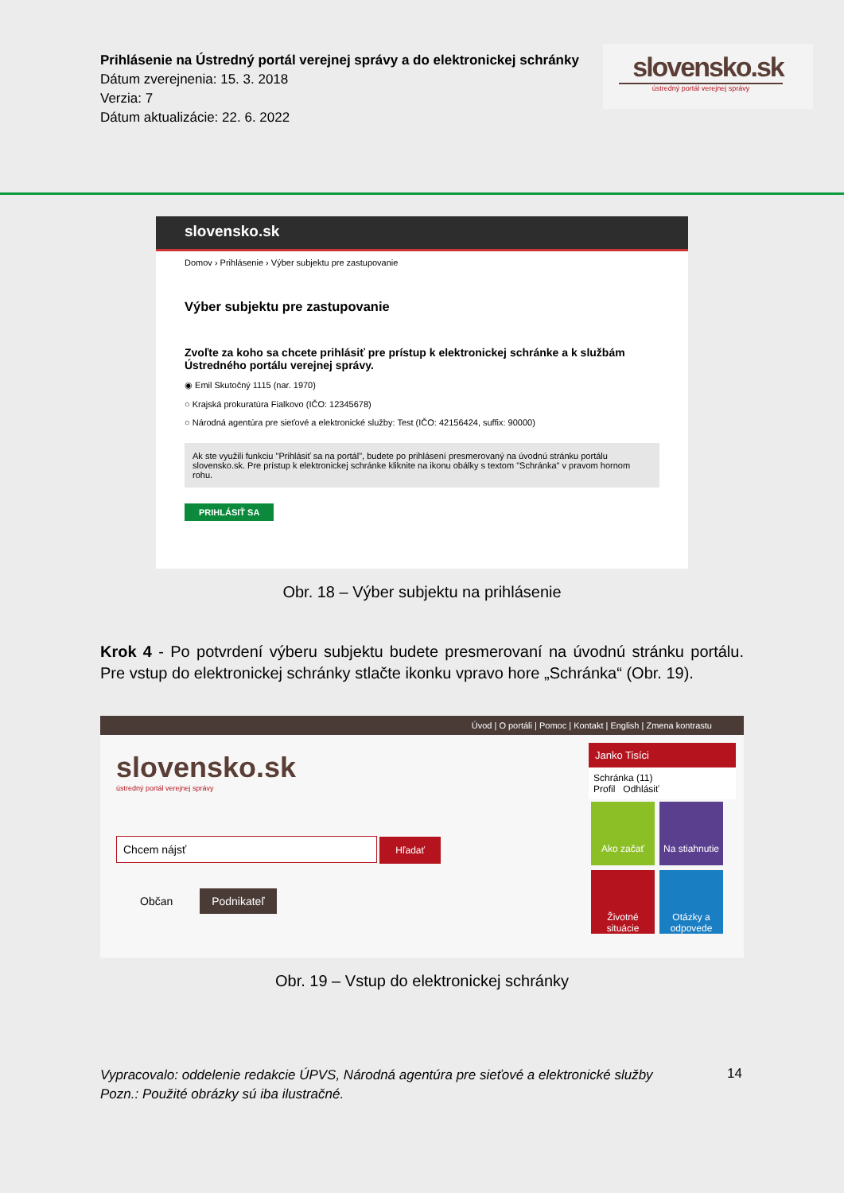Prihlásenie na Ústredný portál verejnej správy a do elektronickej schránky
Dátum zverejnenia: 15. 3. 2018
Verzia: 7
Dátum aktualizácie: 22. 6. 2022
slovensko.sk
ústredný portál verejnej správy
slovensko.sk
Domov › Prihlásenie › Výber subjektu pre zastupovanie
Výber subjektu pre zastupovanie
Zvoľte za koho sa chcete prihlásiť pre prístup k elektronickej schránke a k službám Ústredného portálu verejnej správy.
◉ Emil Skutočný 1115 (nar. 1970)
○ Krajská prokuratúra Fialkovo (IČO: 12345678)
○ Národná agentúra pre sieťové a elektronické služby: Test (IČO: 42156424, suffix: 90000)
Ak ste využili funkciu "Prihlásiť sa na portál", budete po prihlásení presmerovaný na úvodnú stránku portálu slovensko.sk. Pre prístup k elektronickej schránke kliknite na ikonu obálky s textom "Schránka" v pravom hornom rohu.
PRIHLÁSIŤ SA
Obr. 18 – Výber subjektu na prihlásenie
Krok 4 - Po potvrdení výberu subjektu budete presmerovaní na úvodnú stránku portálu. Pre vstup do elektronickej schránky stlačte ikonku vpravo hore „Schránka“ (Obr. 19).
Úvod | O portáli | Pomoc | Kontakt | English | Zmena kontrastu
slovensko.sk
ústredný portál verejnej správy
Chcem nájsť Hľadať
Občan Podnikateľ
Janko Tisíci
Schránka (11)
Profil Odhlásiť
Ako začať Na stiahnutie Životné situácie Otázky a odpovede
Obr. 19 – Vstup do elektronickej schránky
14
Vypracovalo: oddelenie redakcie ÚPVS, Národná agentúra pre sieťové a elektronické služby
Pozn.: Použité obrázky sú iba ilustračné.